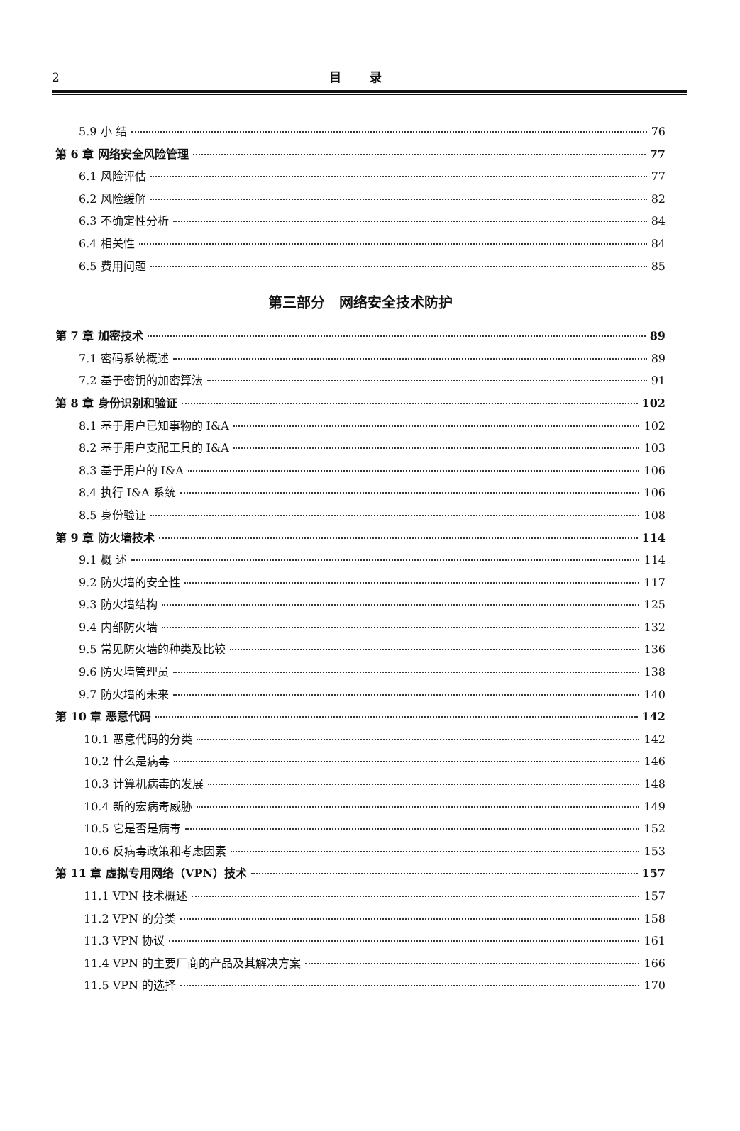2
目录
5.9 小 结 76
第 6 章 网络安全风险管理 77
6.1 风险评估 77
6.2 风险缓解 82
6.3 不确定性分析 84
6.4 相关性 84
6.5 费用问题 85
第三部分　网络安全技术防护
第 7 章 加密技术 89
7.1 密码系统概述 89
7.2 基于密钥的加密算法 91
第 8 章 身份识别和验证 102
8.1 基于用户已知事物的 I&A 102
8.2 基于用户支配工具的 I&A 103
8.3 基于用户的 I&A 106
8.4 执行 I&A 系统 106
8.5 身份验证 108
第 9 章 防火墙技术 114
9.1 概 述 114
9.2 防火墙的安全性 117
9.3 防火墙结构 125
9.4 内部防火墙 132
9.5 常见防火墙的种类及比较 136
9.6 防火墙管理员 138
9.7 防火墙的未来 140
第 10 章 恶意代码 142
10.1 恶意代码的分类 142
10.2 什么是病毒 146
10.3 计算机病毒的发展 148
10.4 新的宏病毒威胁 149
10.5 它是否是病毒 152
10.6 反病毒政策和考虑因素 153
第 11 章 虚拟专用网络（VPN）技术 157
11.1 VPN 技术概述 157
11.2 VPN 的分类 158
11.3 VPN 协议 161
11.4 VPN 的主要厂商的产品及其解决方案 166
11.5 VPN 的选择 170